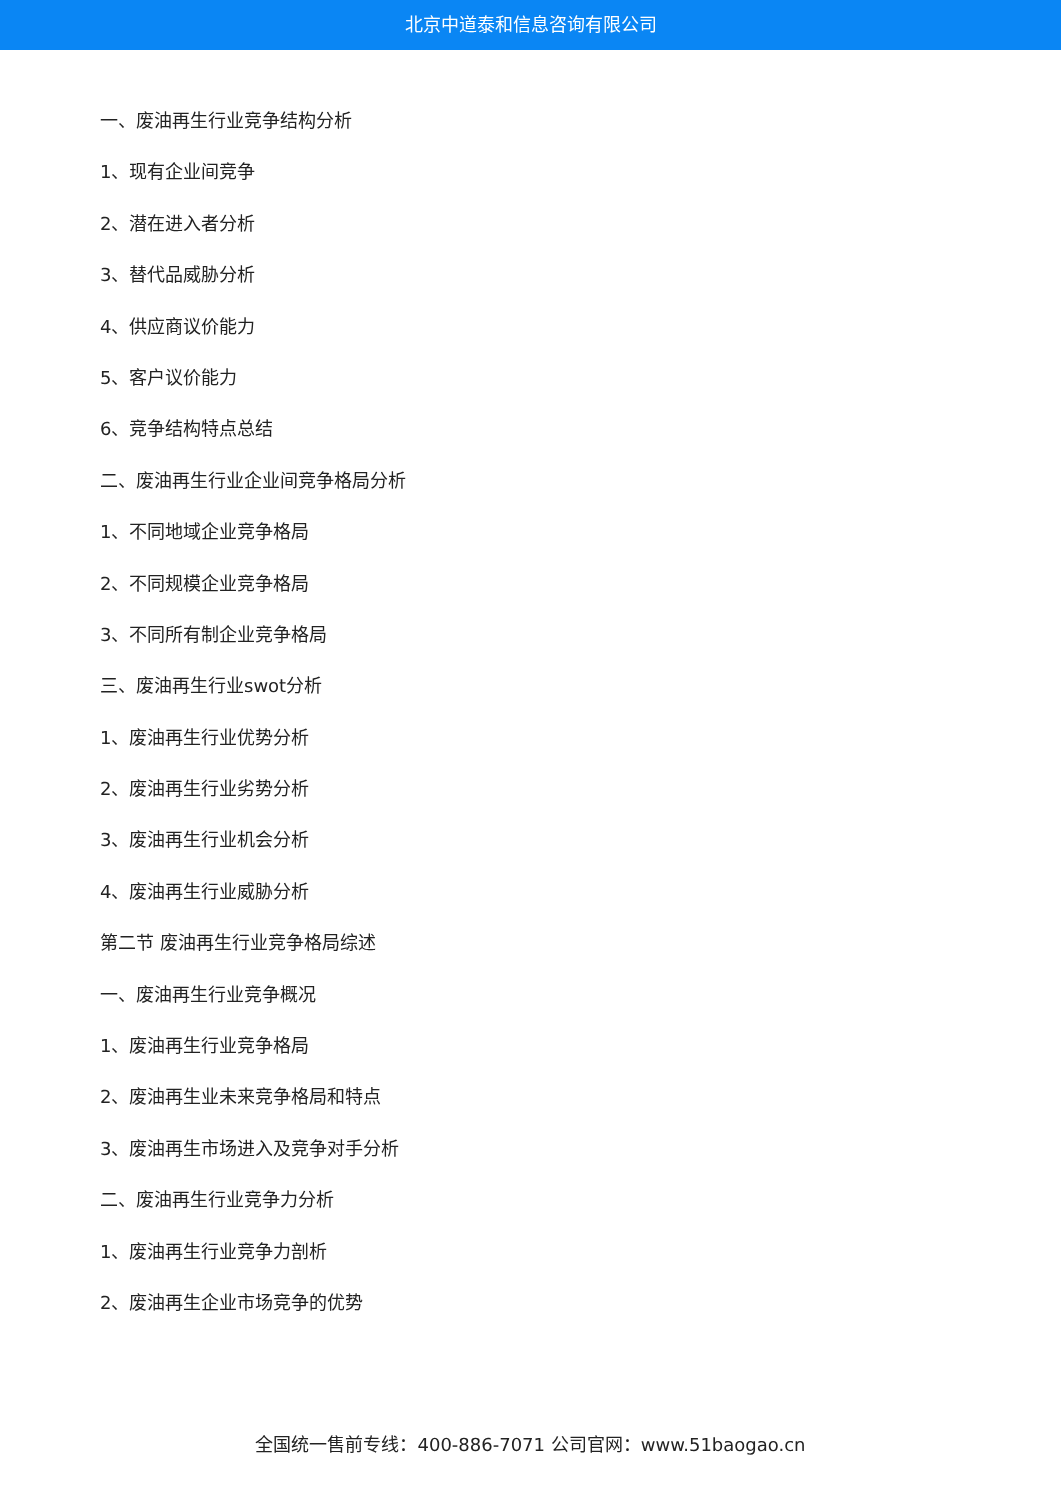北京中道泰和信息咨询有限公司
一、废油再生行业竞争结构分析
1、现有企业间竞争
2、潜在进入者分析
3、替代品威胁分析
4、供应商议价能力
5、客户议价能力
6、竞争结构特点总结
二、废油再生行业企业间竞争格局分析
1、不同地域企业竞争格局
2、不同规模企业竞争格局
3、不同所有制企业竞争格局
三、废油再生行业swot分析
1、废油再生行业优势分析
2、废油再生行业劣势分析
3、废油再生行业机会分析
4、废油再生行业威胁分析
第二节 废油再生行业竞争格局综述
一、废油再生行业竞争概况
1、废油再生行业竞争格局
2、废油再生业未来竞争格局和特点
3、废油再生市场进入及竞争对手分析
二、废油再生行业竞争力分析
1、废油再生行业竞争力剖析
2、废油再生企业市场竞争的优势
全国统一售前专线：400-886-7071 公司官网：www.51baogao.cn